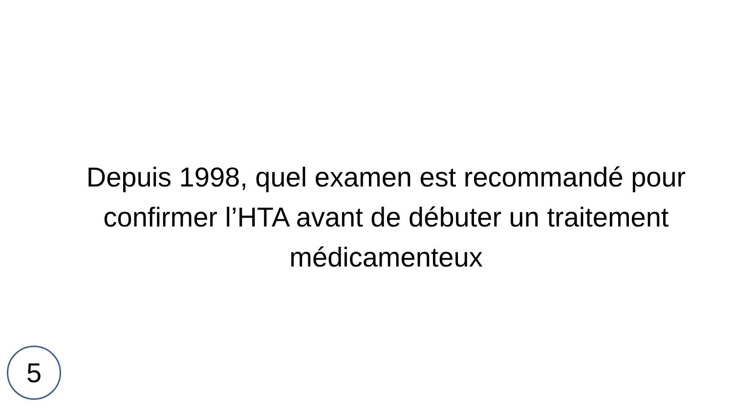Depuis 1998, quel examen est recommandé pour confirmer l’HTA avant de débuter un traitement médicamenteux
5